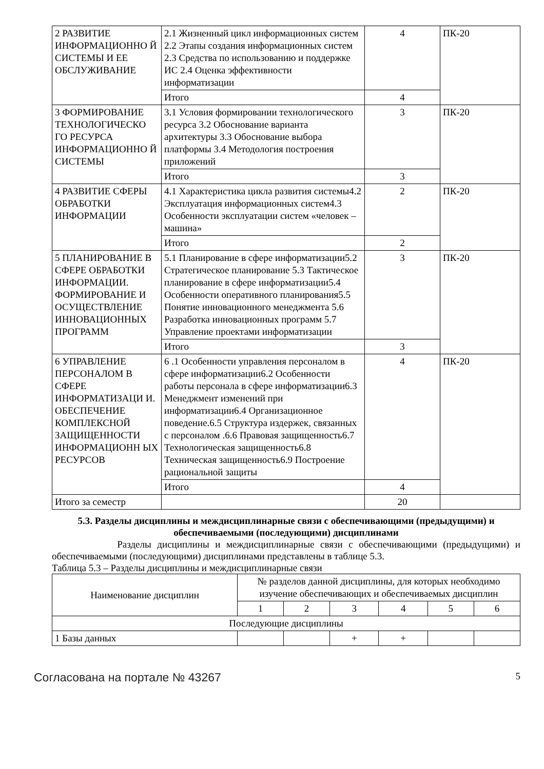| 2 РАЗВИТИЕ ИНФОРМАЦИОННО Й СИСТЕМЫ И ЕЕ ОБСЛУЖИВАНИЕ | 2.1 Жизненный цикл информационных систем 2.2 Этапы создания информационных систем 2.3 Средства по использованию и поддержке ИС 2.4 Оценка эффективности информатизации | 4 | ПК-20 |
| | Итого | 4 | |
| 3 ФОРМИРОВАНИЕ ТЕХНОЛОГИЧЕСКО ГО РЕСУРСА ИНФОРМАЦИОННО Й СИСТЕМЫ | 3.1 Условия формировании технологического ресурса 3.2 Обоснование варианта архитектуры 3.3 Обоснование выбора платформы 3.4 Методология построения приложений | 3 | ПК-20 |
| | Итого | 3 | |
| 4 РАЗВИТИЕ СФЕРЫ ОБРАБОТКИ ИНФОРМАЦИИ | 4.1 Характеристика цикла развития системы4.2 Эксплуатация информационных систем4.3 Особенности эксплуатации систем «человек – машина» | 2 | ПК-20 |
| | Итого | 2 | |
| 5 ПЛАНИРОВАНИЕ В СФЕРЕ ОБРАБОТКИ ИНФОРМАЦИИ. ФОРМИРОВАНИЕ И ОСУЩЕСТВЛЕНИЕ ИННОВАЦИОННЫХ ПРОГРАММ | 5.1 Планирование в сфере информатизации5.2 Стратегическое планирование 5.3 Тактическое планирование в сфере информатизации5.4 Особенности оперативного планирования5.5 Понятие инновационного менеджмента 5.6 Разработка инновационных программ 5.7 Управление проектами информатизации | 3 | ПК-20 |
| | Итого | 3 | |
| 6 УПРАВЛЕНИЕ ПЕРСОНАЛОМ В СФЕРЕ ИНФОРМАТИЗАЦИ И. ОБЕСПЕЧЕНИЕ КОМПЛЕКСНОЙ ЗАЩИЩЕННОСТИ ИНФОРМАЦИОНН ЫХ РЕСУРСОВ | 6 .1 Особенности управления персоналом в сфере информатизации6.2 Особенности работы персонала в сфере информатизации6.3 Менеджмент изменений при информатизации6.4 Организационное поведение.6.5 Структура издержек, связанных с персоналом .6.6 Правовая защищенность6.7 Технологическая защищенность6.8 Техническая защищенность6.9 Построение рациональной защиты | 4 | ПК-20 |
| | Итого | 4 | |
| Итого за семестр | | 20 | |
5.3. Разделы дисциплины и междисциплинарные связи с обеспечивающими (предыдущими) и обеспечиваемыми (последующими) дисциплинами
Разделы дисциплины и междисциплинарные связи с обеспечивающими (предыдущими) и обеспечиваемыми (последующими) дисциплинами представлены в таблице 5.3.
Таблица 5.3 – Разделы дисциплины и междисциплинарные связи
| Наименование дисциплин | № разделов данной дисциплины, для которых необходимо изучение обеспечивающих и обеспечиваемых дисциплин | | | | | |
| --- | --- | --- | --- | --- | --- | --- |
| | 1 | 2 | 3 | 4 | 5 | 6 |
| Последующие дисциплины | | | | | | |
| 1 Базы данных | | | + | + | | |
Согласована на портале № 43267 5